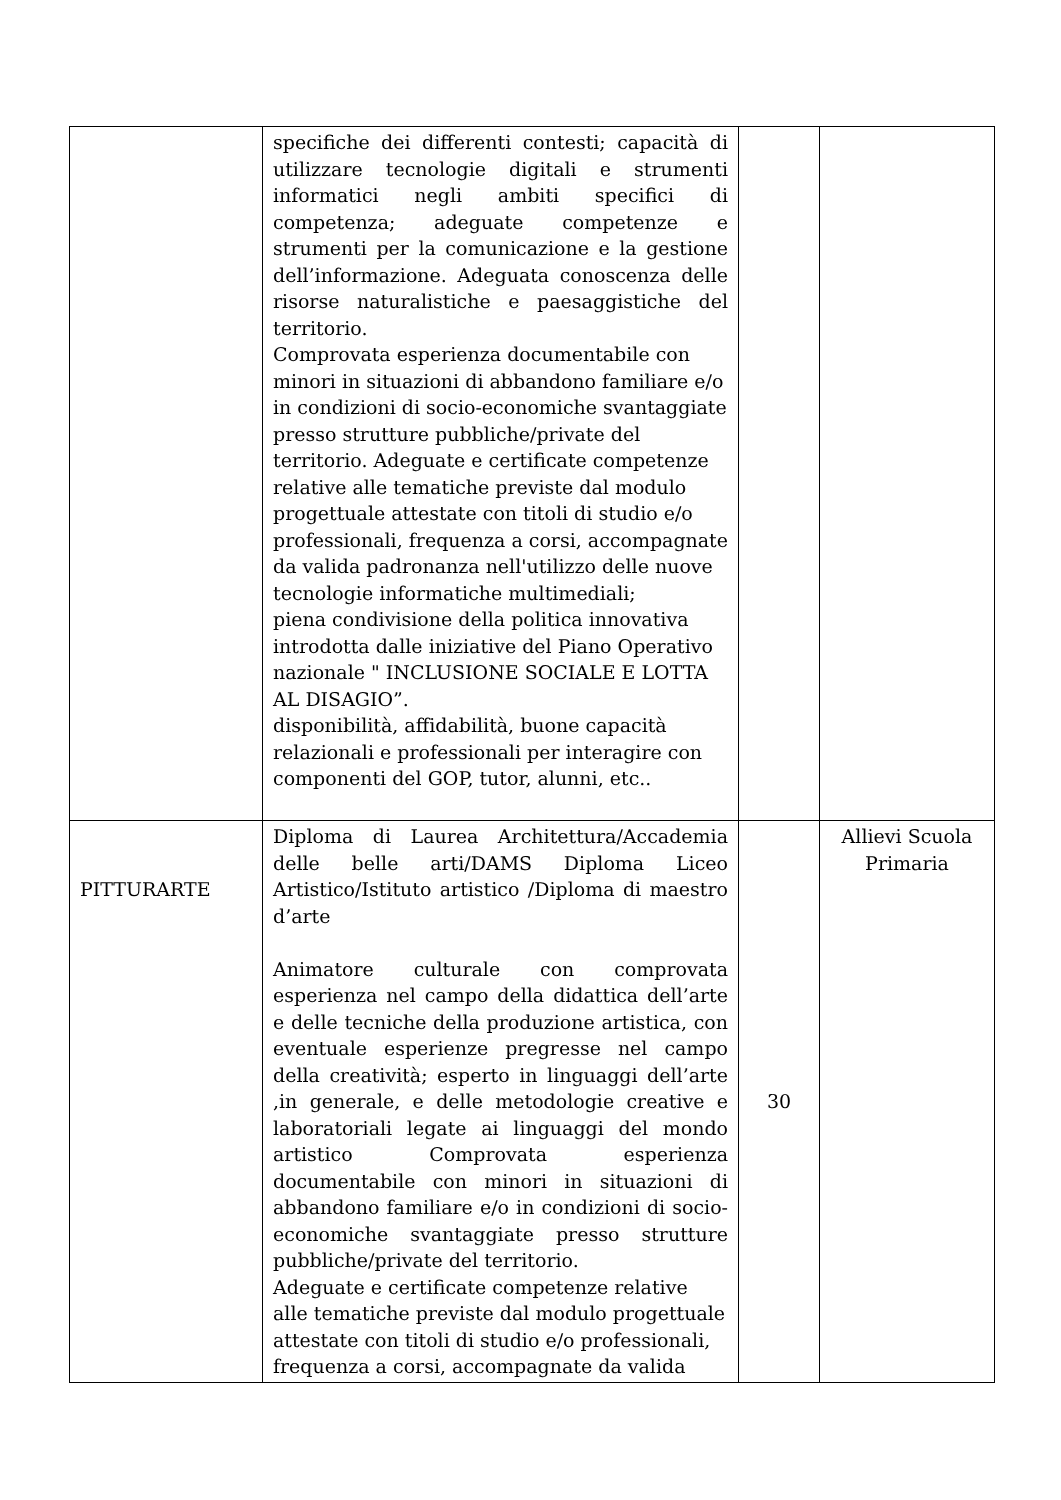| | specifiche dei differenti contesti; capacità di utilizzare tecnologie digitali e strumenti informatici negli ambiti specifici di competenza; adeguate competenze e strumenti per la comunicazione e la gestione dell’informazione. Adeguata conoscenza delle risorse naturalistiche e paesaggistiche del territorio. Comprovata esperienza documentabile con minori in situazioni di abbandono familiare e/o in condizioni di socio-economiche svantaggiate presso strutture pubbliche/private del territorio. Adeguate e certificate competenze relative alle tematiche previste dal modulo progettuale attestate con titoli di studio e/o professionali, frequenza a corsi, accompagnate da valida padronanza nell'utilizzo delle nuove tecnologie informatiche multimediali; piena condivisione della politica innovativa introdotta dalle iniziative del Piano Operativo nazionale " INCLUSIONE SOCIALE E LOTTA AL DISAGIO”. disponibilità, affidabilità, buone capacità relazionali e professionali per interagire con componenti del GOP, tutor, alunni, etc.. | | |
| PITTURARTE | Diploma di Laurea Architettura/Accademia delle belle arti/DAMS Diploma Liceo Artistico/Istituto artistico /Diploma di maestro d’arte Animatore culturale con comprovata esperienza nel campo della didattica dell’arte e delle tecniche della produzione artistica, con eventuale esperienze pregresse nel campo della creatività; esperto in linguaggi dell’arte ,in generale, e delle metodologie creative e laboratoriali legate ai linguaggi del mondo artistico Comprovata esperienza documentabile con minori in situazioni di abbandono familiare e/o in condizioni di socio-economiche svantaggiate presso strutture pubbliche/private del territorio. Adeguate e certificate competenze relative alle tematiche previste dal modulo progettuale attestate con titoli di studio e/o professionali, frequenza a corsi, accompagnate da valida | 30 | Allievi Scuola Primaria |